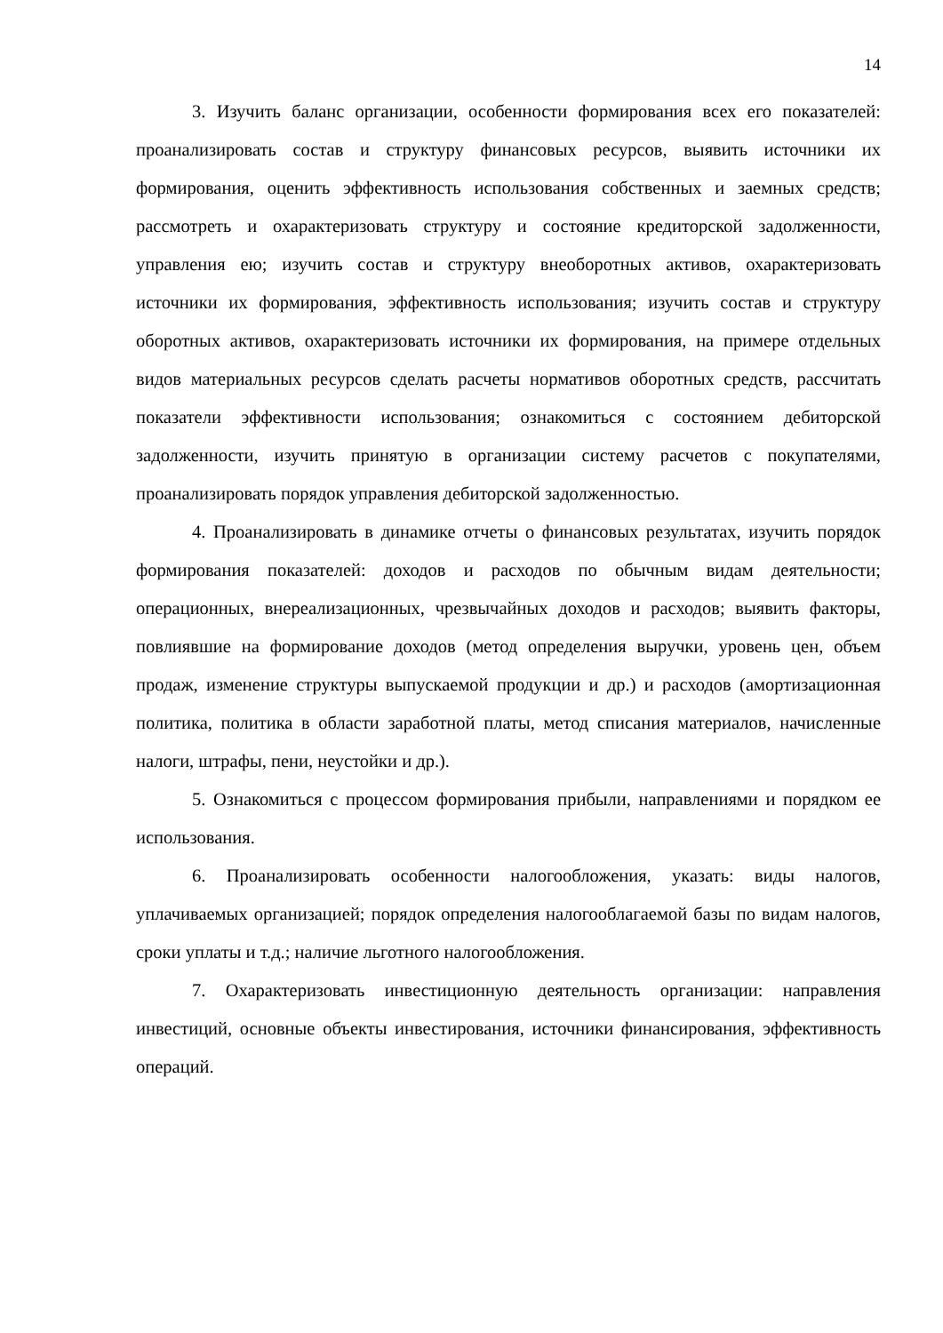14
3. Изучить баланс организации, особенности формирования всех его показателей: проанализировать состав и структуру финансовых ресурсов, выявить источники их формирования, оценить эффективность использования собственных и заемных средств; рассмотреть и охарактеризовать структуру и состояние кредиторской задолженности, управления ею; изучить состав и структуру внеоборотных активов, охарактеризовать источники их формирования, эффективность использования; изучить состав и структуру оборотных активов, охарактеризовать источники их формирования, на примере отдельных видов материальных ресурсов сделать расчеты нормативов оборотных средств, рассчитать показатели эффективности использования; ознакомиться с состоянием дебиторской задолженности, изучить принятую в организации систему расчетов с покупателями, проанализировать порядок управления дебиторской задолженностью.
4. Проанализировать в динамике отчеты о финансовых результатах, изучить порядок формирования показателей: доходов и расходов по обычным видам деятельности; операционных, внереализационных, чрезвычайных доходов и расходов; выявить факторы, повлиявшие на формирование доходов (метод определения выручки, уровень цен, объем продаж, изменение структуры выпускаемой продукции и др.) и расходов (амортизационная политика, политика в области заработной платы, метод списания материалов, начисленные налоги, штрафы, пени, неустойки и др.).
5. Ознакомиться с процессом формирования прибыли, направлениями и порядком ее использования.
6. Проанализировать особенности налогообложения, указать: виды налогов, уплачиваемых организацией; порядок определения налогооблагаемой базы по видам налогов, сроки уплаты и т.д.; наличие льготного налогообложения.
7. Охарактеризовать инвестиционную деятельность организации: направления инвестиций, основные объекты инвестирования, источники финансирования, эффективность операций.